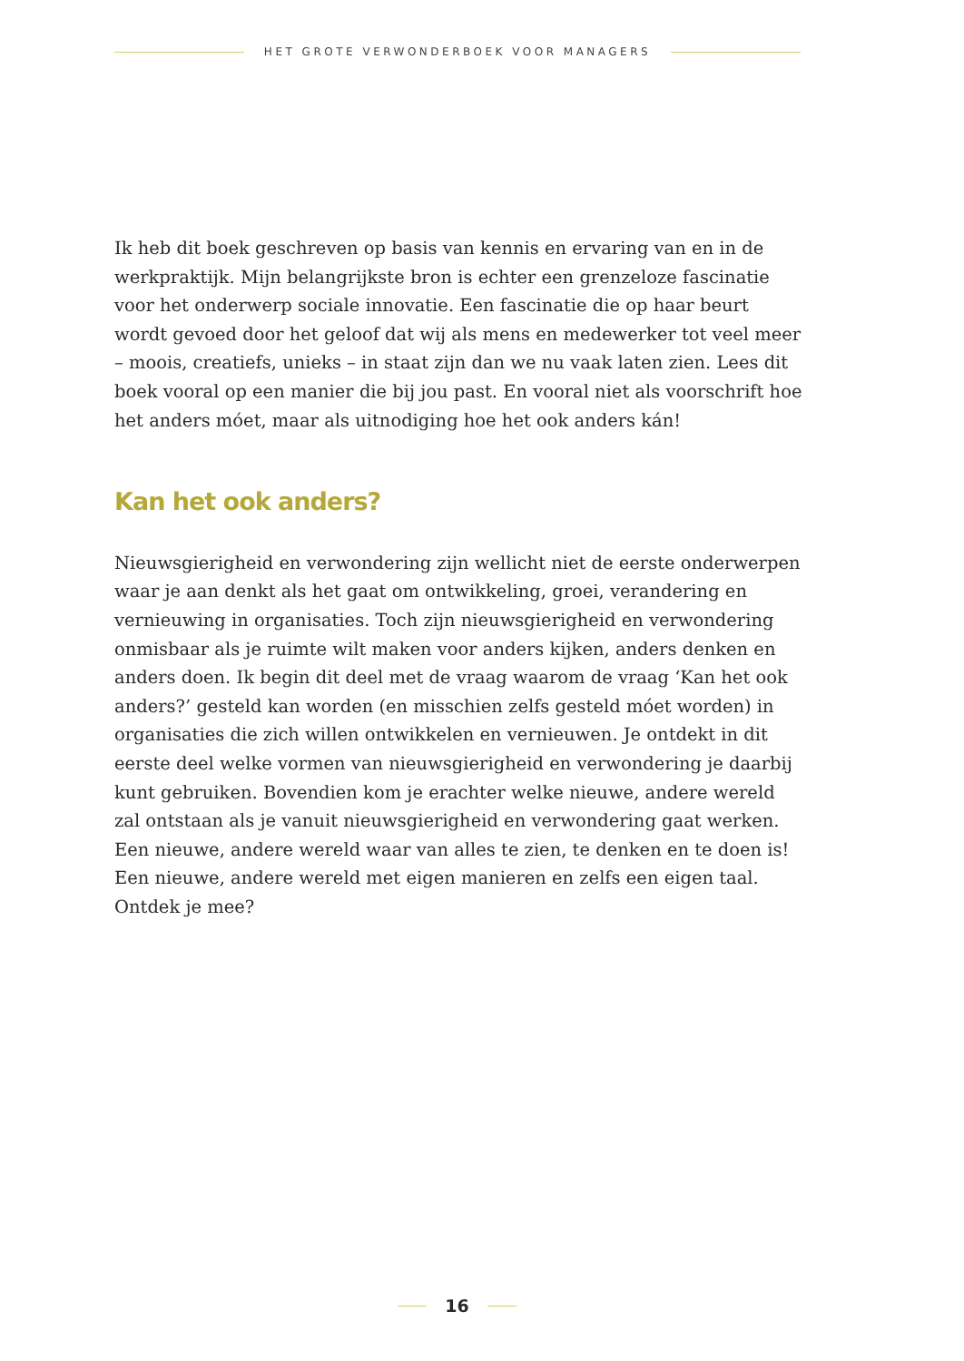HET GROTE VERWONDERBOEK VOOR MANAGERS
Ik heb dit boek geschreven op basis van kennis en ervaring van en in de werkpraktijk. Mijn belangrijkste bron is echter een grenzeloze fascinatie voor het onderwerp sociale innovatie. Een fascinatie die op haar beurt wordt gevoed door het geloof dat wij als mens en medewerker tot veel meer – moois, creatiefs, unieks – in staat zijn dan we nu vaak laten zien. Lees dit boek vooral op een manier die bij jou past. En vooral niet als voorschrift hoe het anders móet, maar als uitnodiging hoe het ook anders kán!
Kan het ook anders?
Nieuwsgierigheid en verwondering zijn wellicht niet de eerste onderwerpen waar je aan denkt als het gaat om ontwikkeling, groei, verandering en vernieuwing in organisaties. Toch zijn nieuwsgierigheid en verwondering onmisbaar als je ruimte wilt maken voor anders kijken, anders denken en anders doen. Ik begin dit deel met de vraag waarom de vraag ‘Kan het ook anders?’ gesteld kan worden (en misschien zelfs gesteld móet worden) in organisaties die zich willen ontwikkelen en vernieuwen. Je ontdekt in dit eerste deel welke vormen van nieuwsgierigheid en verwondering je daarbij kunt gebruiken. Bovendien kom je erachter welke nieuwe, andere wereld zal ontstaan als je vanuit nieuwsgierigheid en verwondering gaat werken. Een nieuwe, andere wereld waar van alles te zien, te denken en te doen is! Een nieuwe, andere wereld met eigen manieren en zelfs een eigen taal. Ontdek je mee?
16